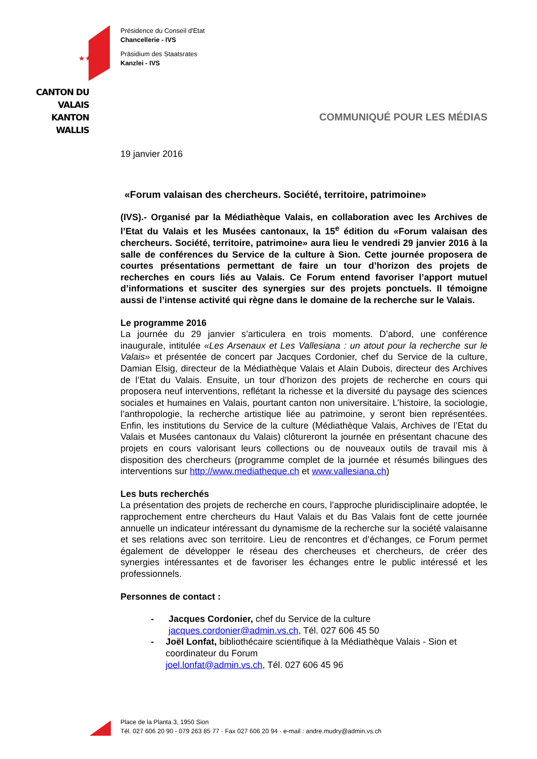★★★★★
CANTON DU VALAIS
KANTON WALLIS
Présidence du Conseil d'Etat
Chancellerie - IVS
Präsidium des Staatsrates
Kanzlei - IVS
COMMUNIQUÉ POUR LES MÉDIAS
19 janvier 2016
«Forum valaisan des chercheurs. Société, territoire, patrimoine»
(IVS).- Organisé par la Médiathèque Valais, en collaboration avec les Archives de l’Etat du Valais et les Musées cantonaux, la 15<sup>e</sup> édition du «Forum valaisan des chercheurs. Société, territoire, patrimoine» aura lieu le vendredi 29 janvier 2016 à la salle de conférences du Service de la culture à Sion. Cette journée proposera de courtes présentations permettant de faire un tour d’horizon des projets de recherches en cours liés au Valais. Ce Forum entend favoriser l’apport mutuel d’informations et susciter des synergies sur des projets ponctuels. Il témoigne aussi de l’intense activité qui règne dans le domaine de la recherche sur le Valais.
Le programme 2016
La journée du 29 janvier s’articulera en trois moments. D’abord, une conférence inaugurale, intitulée «Les Arsenaux et Les Vallesiana : un atout pour la recherche sur le Valais» et présentée de concert par Jacques Cordonier, chef du Service de la culture, Damian Elsig, directeur de la Médiathèque Valais et Alain Dubois, directeur des Archives de l’Etat du Valais. Ensuite, un tour d’horizon des projets de recherche en cours qui proposera neuf interventions, reflétant la richesse et la diversité du paysage des sciences sociales et humaines en Valais, pourtant canton non universitaire. L’histoire, la sociologie, l’anthropologie, la recherche artistique liée au patrimoine, y seront bien représentées. Enfin, les institutions du Service de la culture (Médiathèque Valais, Archives de l’Etat du Valais et Musées cantonaux du Valais) clôtureront la journée en présentant chacune des projets en cours valorisant leurs collections ou de nouveaux outils de travail mis à disposition des chercheurs (programme complet de la journée et résumés bilingues des interventions sur http://www.mediatheque.ch et www.vallesiana.ch)
Les buts recherchés
La présentation des projets de recherche en cours, l’approche pluridisciplinaire adoptée, le rapprochement entre chercheurs du Haut Valais et du Bas Valais font de cette journée annuelle un indicateur intéressant du dynamisme de la recherche sur la société valaisanne et ses relations avec son territoire. Lieu de rencontres et d’échanges, ce Forum permet également de développer le réseau des chercheuses et chercheurs, de créer des synergies intéressantes et de favoriser les échanges entre le public intéressé et les professionnels.
Personnes de contact :
- Jacques Cordonier, chef du Service de la culture
jacques.cordonier@admin.vs.ch, Tél. 027 606 45 50
- Joël Lonfat, bibliothécaire scientifique à la Médiathèque Valais - Sion et coordinateur du Forum
joel.lonfat@admin.vs.ch, Tél. 027 606 45 96
Place de la Planta 3, 1950 Sion
Tél. 027 606 20 90 - 079 263 85 77 · Fax 027 606 20 94 · e-mail : andre.mudry@admin.vs.ch